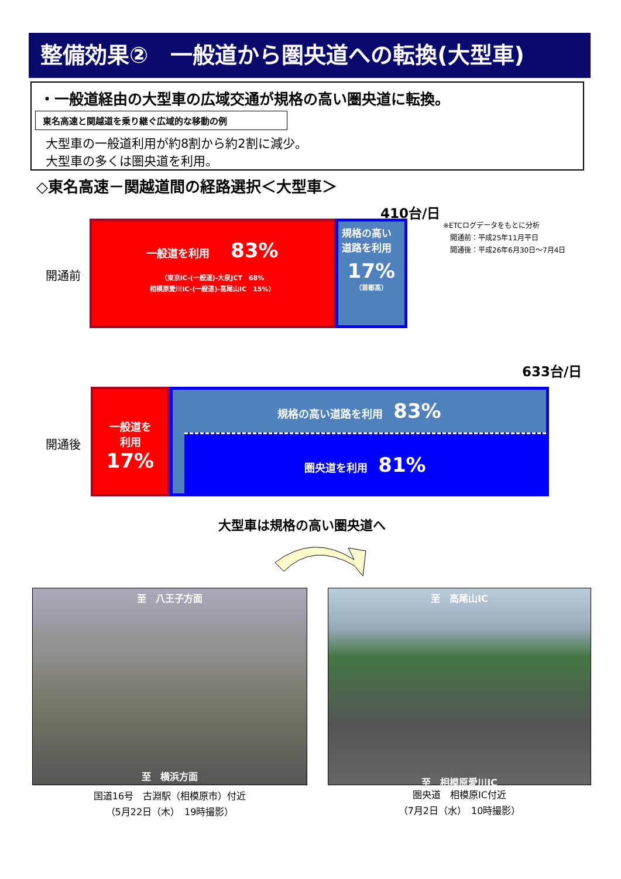整備効果②　一般道から圏央道への転換(大型車)
・一般道経由の大型車の広域交通が規格の高い圏央道に転換。
東名高速と関越道を乗り継ぐ広域的な移動の例
大型車の一般道利用が約8割から約2割に減少。
大型車の多くは圏央道を利用。
◇東名高速－関越道間の経路選択＜大型車＞
410台/日
※ETCログデータをもとに分析
　開通前：平成25年11月平日
　開通後：平成26年6月30日～7月4日
開通前
一般道を利用　　83%
（東京IC-(一般道)-大泉JCT　68%
相模原愛川IC-(一般道)-高尾山IC　15%）
規格の高い
道路を利用
17%
（首都高）
633台/日
開通後
一般道を
利用
17%
規格の高い道路を利用　83%
圏央道を利用　81%
大型車は規格の高い圏央道へ
至　八王子方面
至　横浜方面
至　高尾山IC
至　相模原愛川IC
国道16号　古淵駅（相模原市）付近
（5月22日（木）　19時撮影）
圏央道　相模原IC付近
（7月2日（水）　10時撮影）